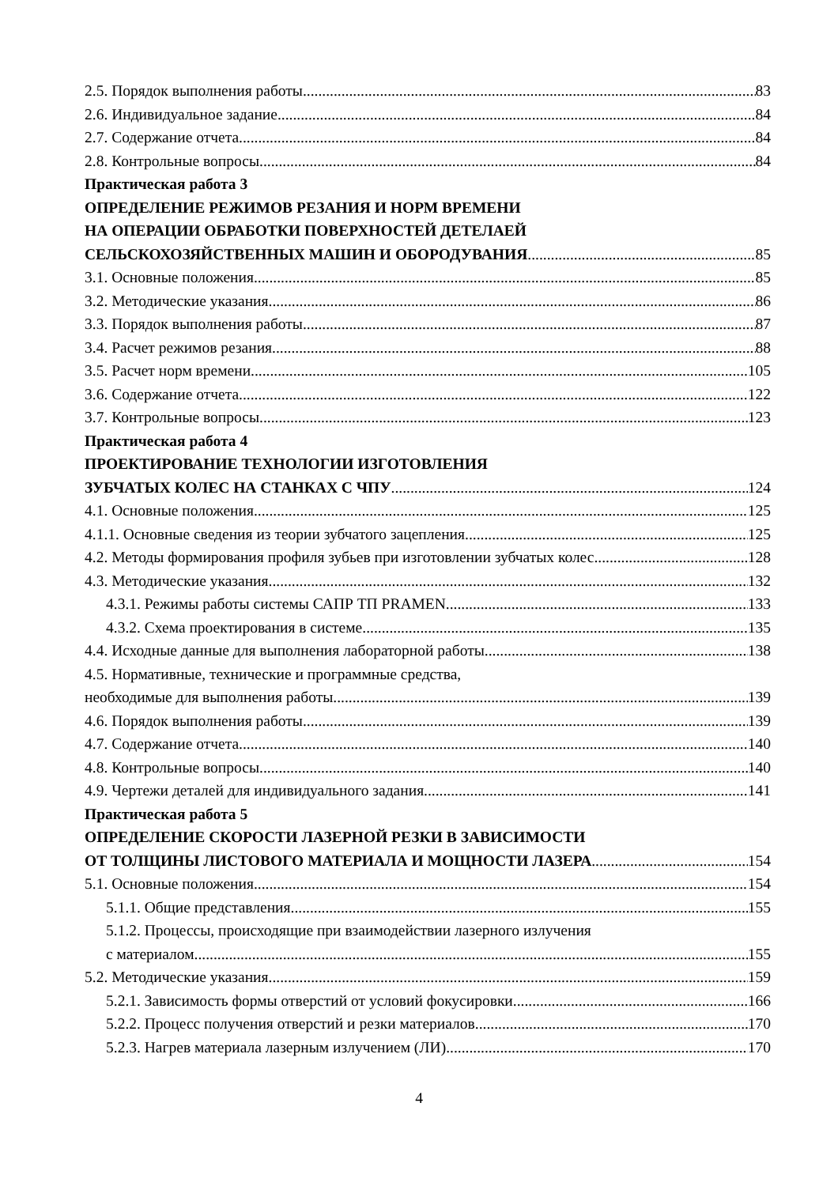2.5. Порядок выполнения работы 83
2.6. Индивидуальное задание 84
2.7. Содержание отчета 84
2.8. Контрольные вопросы 84
Практическая работа 3
ОПРЕДЕЛЕНИЕ РЕЖИМОВ РЕЗАНИЯ И НОРМ ВРЕМЕНИ
НА ОПЕРАЦИИ ОБРАБОТКИ ПОВЕРХНОСТЕЙ ДЕТЕЛАЕЙ
СЕЛЬСКОХОЗЯЙСТВЕННЫХ МАШИН И ОБОРОДУВАНИЯ 85
3.1. Основные положения 85
3.2. Методические указания 86
3.3. Порядок выполнения работы 87
3.4. Расчет режимов резания 88
3.5. Расчет норм времени 105
3.6. Содержание отчета 122
3.7. Контрольные вопросы 123
Практическая работа 4
ПРОЕКТИРОВАНИЕ ТЕХНОЛОГИИ ИЗГОТОВЛЕНИЯ
ЗУБЧАТЫХ КОЛЕС НА СТАНКАХ С ЧПУ 124
4.1. Основные положения 125
4.1.1. Основные сведения из теории зубчатого зацепления 125
4.2. Методы формирования профиля зубьев при изготовлении зубчатых колес 128
4.3. Методические указания 132
4.3.1. Режимы работы системы САПР ТП PRAMEN 133
4.3.2. Схема проектирования в системе 135
4.4. Исходные данные для выполнения лабораторной работы 138
4.5. Нормативные, технические и программные средства,
необходимые для выполнения работы 139
4.6. Порядок выполнения работы 139
4.7. Содержание отчета 140
4.8. Контрольные вопросы 140
4.9. Чертежи деталей для индивидуального задания 141
Практическая работа 5
ОПРЕДЕЛЕНИЕ СКОРОСТИ ЛАЗЕРНОЙ РЕЗКИ В ЗАВИСИМОСТИ
ОТ ТОЛЩИНЫ ЛИСТОВОГО МАТЕРИАЛА И МОЩНОСТИ ЛАЗЕРА 154
5.1. Основные положения 154
5.1.1. Общие представления 155
5.1.2. Процессы, происходящие при взаимодействии лазерного излучения
с материалом 155
5.2. Методические указания 159
5.2.1. Зависимость формы отверстий от условий фокусировки 166
5.2.2. Процесс получения отверстий и резки материалов 170
5.2.3. Нагрев материала лазерным излучением (ЛИ) 170
4